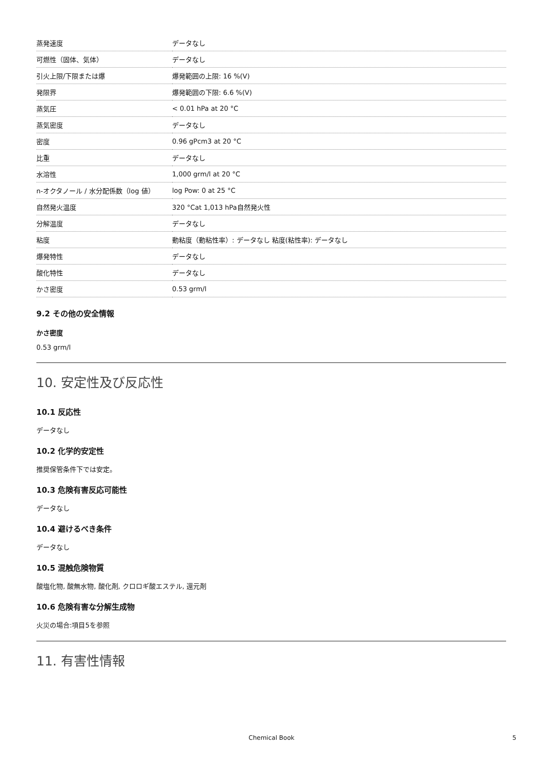| 蒸発速度 | データなし |
| 可燃性（固体、気体） | データなし |
| 引火上限/下限または爆 | 爆発範囲の上限: 16 %(V) |
| 発限界 | 爆発範囲の下限: 6.6 %(V) |
| 蒸気圧 | < 0.01 hPa at 20 °C |
| 蒸気密度 | データなし |
| 密度 | 0.96 gPcm3 at 20 °C |
| 比重 | データなし |
| 水溶性 | 1,000 grm/l at 20 °C |
| n-オクタノール / 水分配係数（log 値） | log Pow: 0 at 25 °C |
| 自然発火温度 | 320 °Cat 1,013 hPa自然発火性 |
| 分解温度 | データなし |
| 粘度 | 動粘度（動粘性率）: データなし 粘度(粘性率): データなし |
| 爆発特性 | データなし |
| 酸化特性 | データなし |
| かさ密度 | 0.53 grm/l |
9.2 その他の安全情報
かさ密度
0.53 grm/l
10. 安定性及び反応性
10.1 反応性
データなし
10.2 化学的安定性
推奨保管条件下では安定。
10.3 危険有害反応可能性
データなし
10.4 避けるべき条件
データなし
10.5 混触危険物質
酸塩化物, 酸無水物, 酸化剤, クロロギ酸エステル, 還元剤
10.6 危険有害な分解生成物
火災の場合:項目5を参照
11. 有害性情報
Chemical Book 5